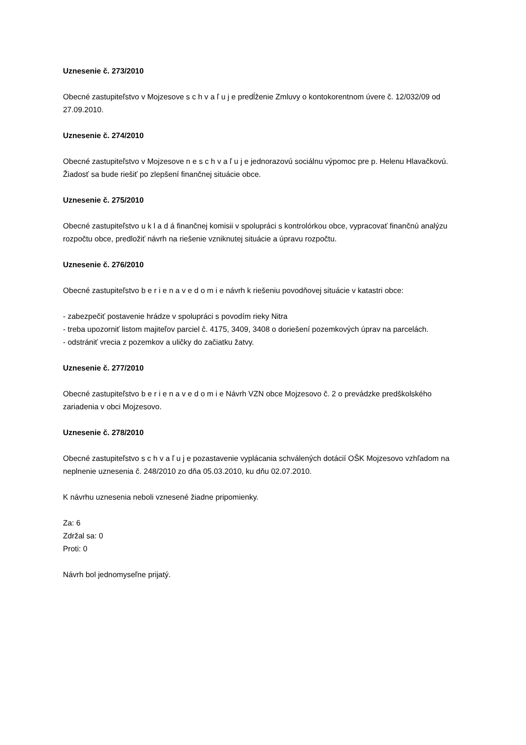Uznesenie č. 273/2010
Obecné zastupiteľstvo v Mojzesove s c h v a ľ u j e predĺženie Zmluvy o kontokorentnom úvere č. 12/032/09 od 27.09.2010.
Uznesenie č. 274/2010
Obecné zastupiteľstvo v Mojzesove n e s c h v a ľ u j e jednorazovú sociálnu výpomoc pre p. Helenu Hlavačkovú. Žiadosť sa bude riešiť po zlepšení finančnej situácie obce.
Uznesenie č. 275/2010
Obecné zastupiteľstvo u k l a d á finančnej komisii v spolupráci s kontrolórkou obce, vypracovať finančnú analýzu rozpočtu obce, predložiť návrh na riešenie vzniknutej situácie a úpravu rozpočtu.
Uznesenie č. 276/2010
Obecné zastupiteľstvo b e r i e n a v e d o m i e návrh k riešeniu povodňovej situácie v katastri obce:
- zabezpečiť postavenie hrádze v spolupráci s povodím rieky Nitra
- treba upozorniť listom majiteľov parciel č. 4175, 3409, 3408 o doriešení pozemkových úprav na parcelách.
- odstrániť vrecia z pozemkov a uličky do začiatku žatvy.
Uznesenie č. 277/2010
Obecné zastupiteľstvo b e r i e n a v e d o m i e Návrh VZN obce Mojzesovo č. 2 o prevádzke predškolského zariadenia v obci Mojzesovo.
Uznesenie č. 278/2010
Obecné zastupiteľstvo s c h v a ľ u j e pozastavenie vyplácania schválených dotácií OŠK Mojzesovo vzhľadom na neplnenie uznesenia č. 248/2010 zo dňa 05.03.2010, ku dňu 02.07.2010.
K návrhu uznesenia neboli vznesené žiadne pripomienky.
Za: 6
Zdržal sa: 0
Proti: 0
Návrh bol jednomyseľne prijatý.